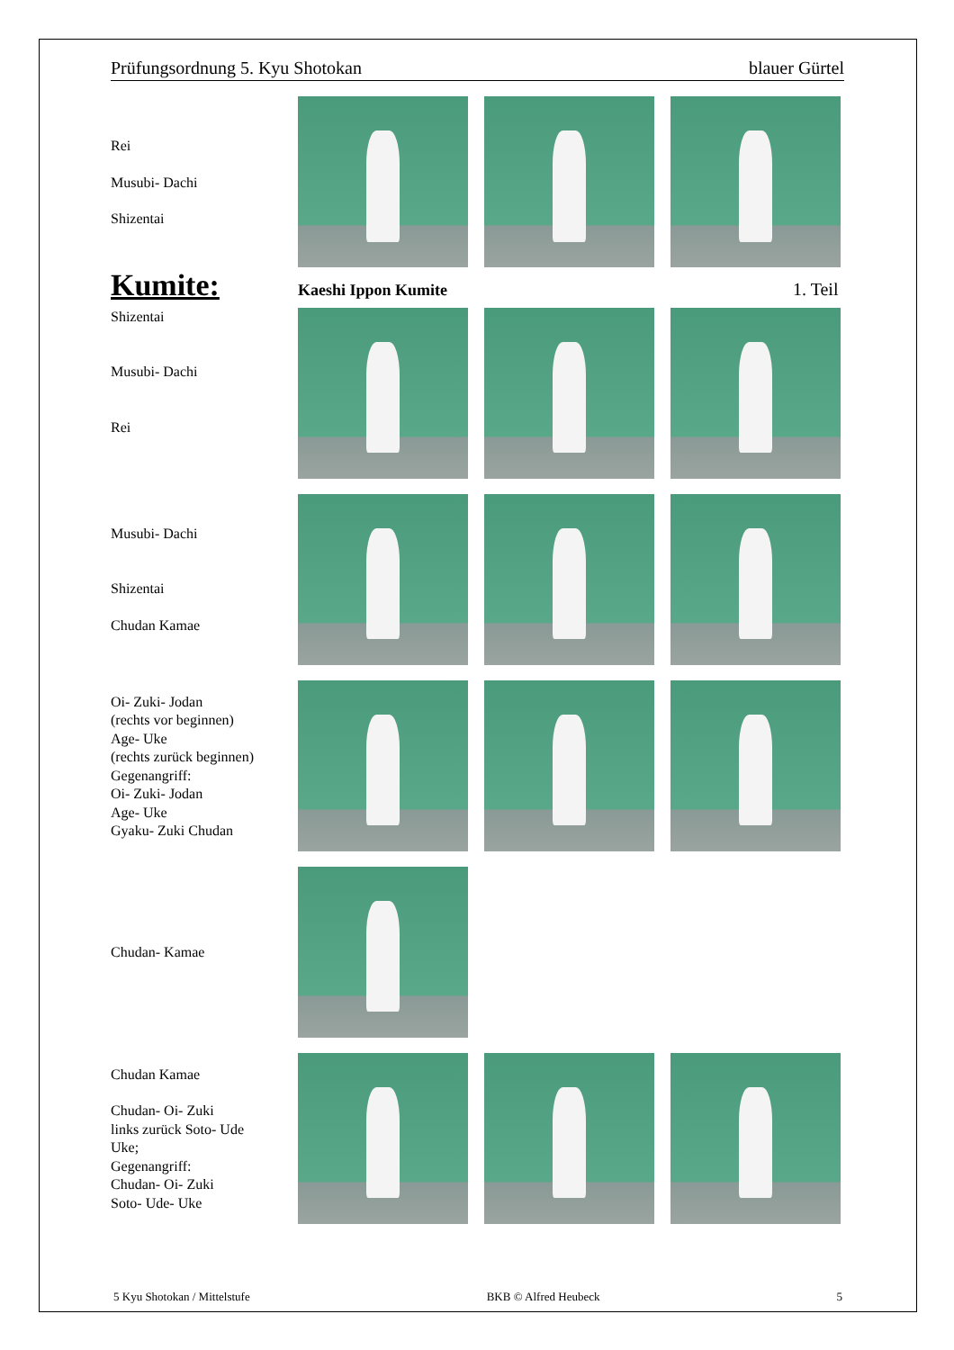Prüfungsordnung 5. Kyu Shotokan blauer Gürtel
Rei
Musubi- Dachi
Shizentai
Kumite:
Kaeshi Ippon Kumite 1. Teil
Shizentai
Musubi- Dachi
Rei
Musubi- Dachi
Shizentai
Chudan Kamae
Oi- Zuki- Jodan
(rechts vor beginnen)
Age- Uke
(rechts zurück beginnen)
Gegenangriff:
Oi- Zuki- Jodan
Age- Uke
Gyaku- Zuki Chudan
Chudan- Kamae
Chudan Kamae
Chudan- Oi- Zuki
links zurück Soto- Ude
Uke;
Gegenangriff:
Chudan- Oi- Zuki
Soto- Ude- Uke
5 Kyu Shotokan / Mittelstufe BKB © Alfred Heubeck 5